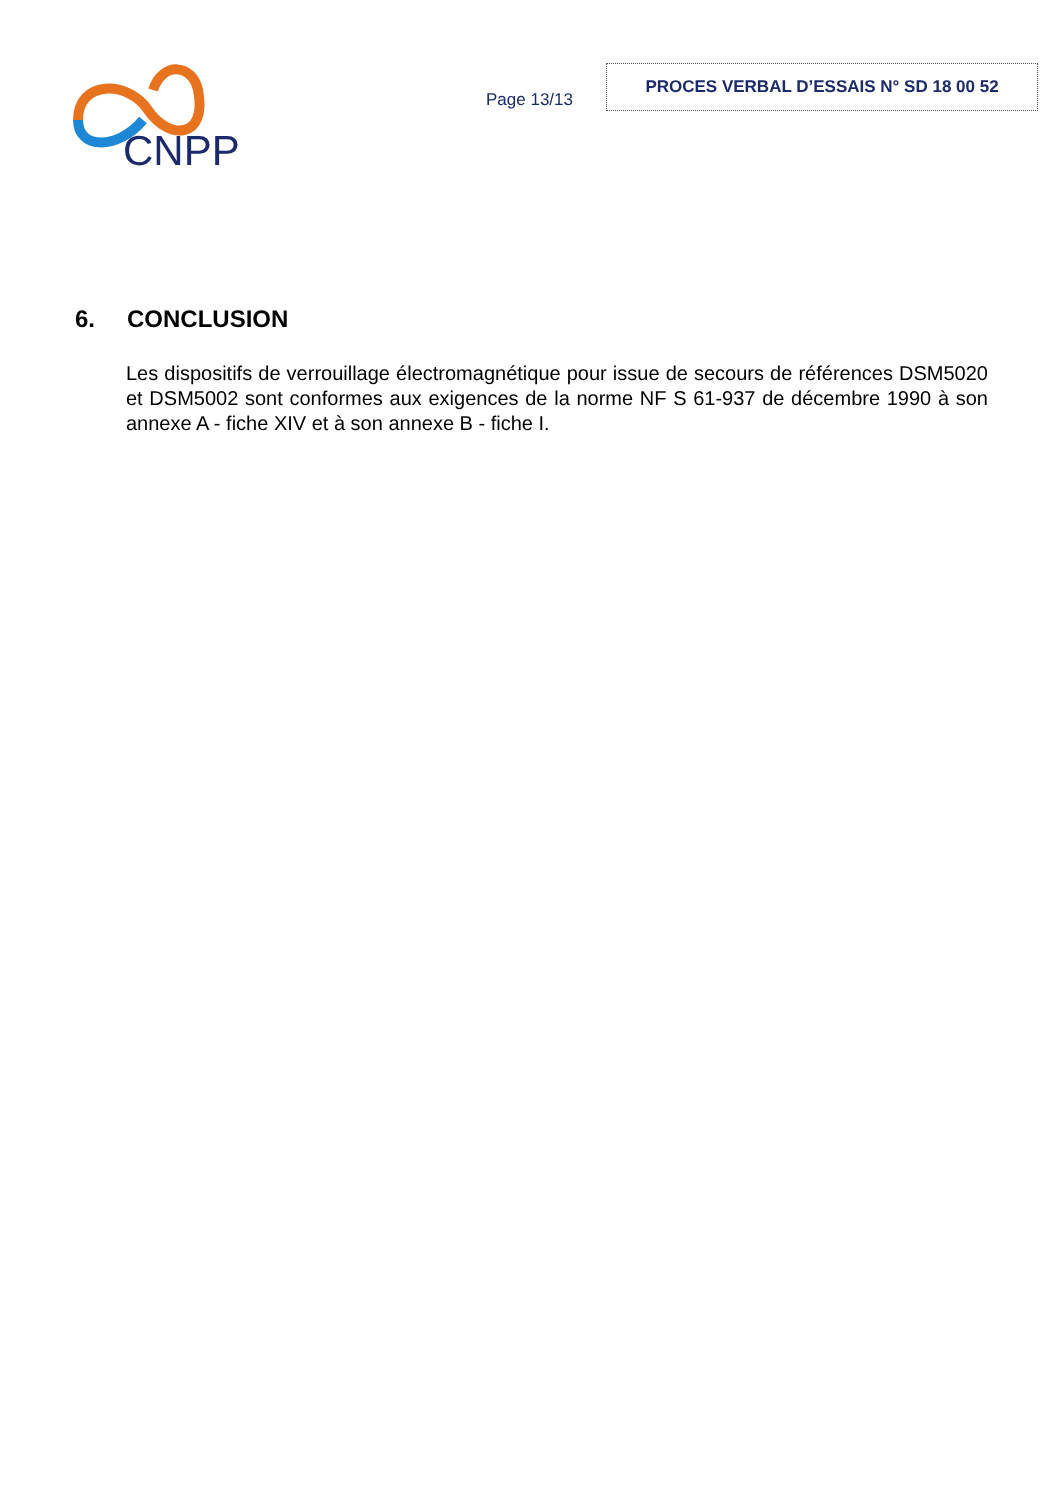CNPP
Page 13/13
PROCES VERBAL D’ESSAIS N° SD 18 00 52
6. CONCLUSION
Les dispositifs de verrouillage électromagnétique pour issue de secours de références DSM5020 et DSM5002 sont conformes aux exigences de la norme NF S 61-937 de décembre 1990 à son annexe A - fiche XIV et à son annexe B - fiche I.